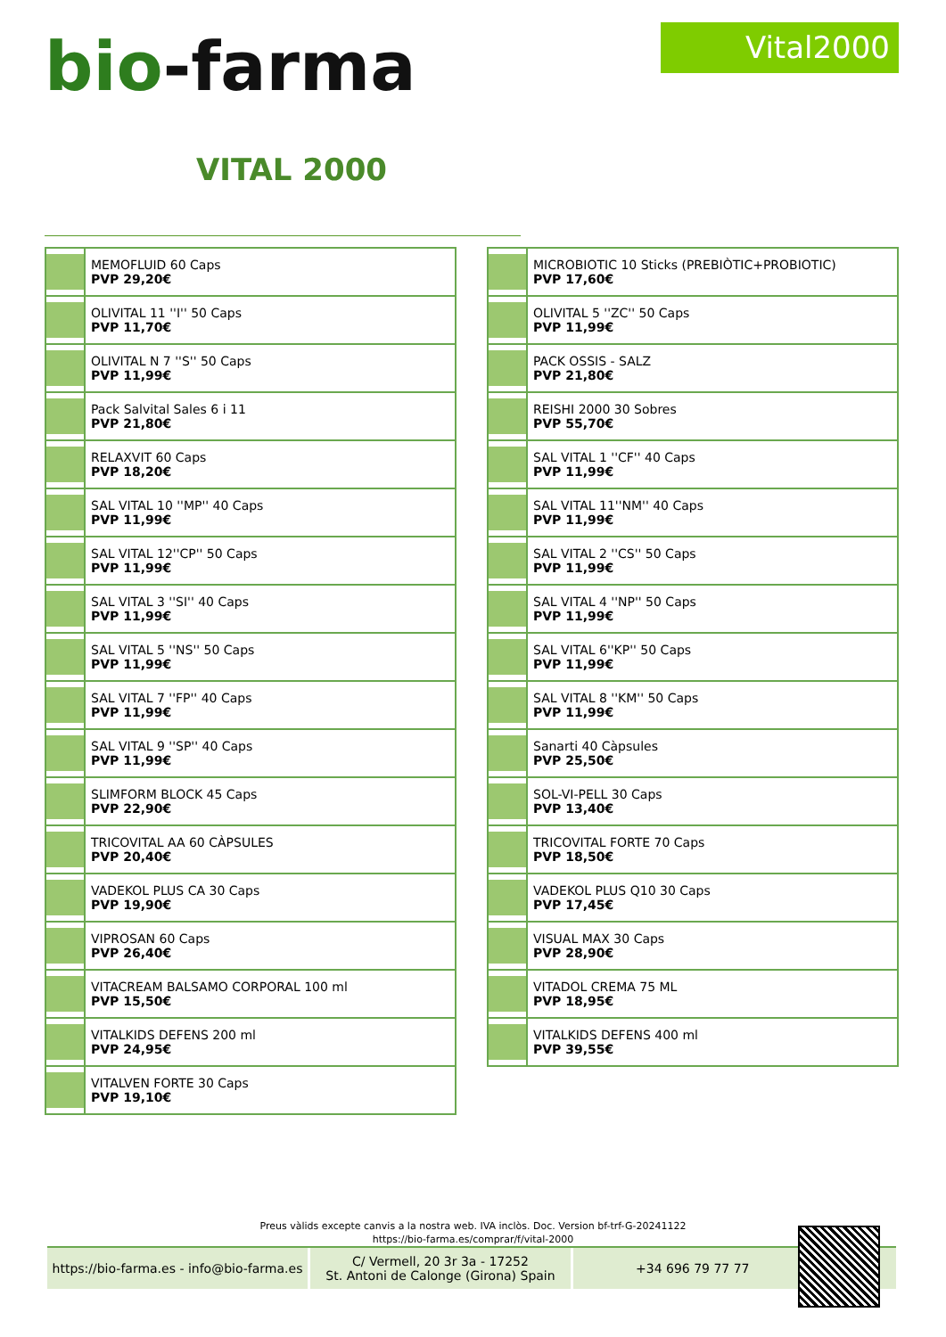bio-farma Vital2000
VITAL 2000
| | MEMOFLUID 60 Caps PVP 29,20€ |
| | OLIVITAL 11 ''I'' 50 Caps PVP 11,70€ |
| | OLIVITAL N 7 ''S'' 50 Caps PVP 11,99€ |
| | Pack Salvital Sales 6 i 11 PVP 21,80€ |
| | RELAXVIT 60 Caps PVP 18,20€ |
| | SAL VITAL 10 ''MP'' 40 Caps PVP 11,99€ |
| | SAL VITAL 12''CP'' 50 Caps PVP 11,99€ |
| | SAL VITAL 3 ''SI'' 40 Caps PVP 11,99€ |
| | SAL VITAL 5 ''NS'' 50 Caps PVP 11,99€ |
| | SAL VITAL 7 ''FP'' 40 Caps PVP 11,99€ |
| | SAL VITAL 9 ''SP'' 40 Caps PVP 11,99€ |
| | SLIMFORM BLOCK 45 Caps PVP 22,90€ |
| | TRICOVITAL AA 60 CÀPSULES PVP 20,40€ |
| | VADEKOL PLUS CA 30 Caps PVP 19,90€ |
| | VIPROSAN 60 Caps PVP 26,40€ |
| | VITACREAM BALSAMO CORPORAL 100 ml PVP 15,50€ |
| | VITALKIDS DEFENS 200 ml PVP 24,95€ |
| | VITALVEN FORTE 30 Caps PVP 19,10€ |
| | MICROBIOTIC 10 Sticks (PREBIÒTIC+PROBIOTIC) PVP 17,60€ |
| | OLIVITAL 5 ''ZC'' 50 Caps PVP 11,99€ |
| | PACK OSSIS - SALZ PVP 21,80€ |
| | REISHI 2000 30 Sobres PVP 55,70€ |
| | SAL VITAL 1 ''CF'' 40 Caps PVP 11,99€ |
| | SAL VITAL 11''NM'' 40 Caps PVP 11,99€ |
| | SAL VITAL 2 ''CS'' 50 Caps PVP 11,99€ |
| | SAL VITAL 4 ''NP'' 50 Caps PVP 11,99€ |
| | SAL VITAL 6''KP'' 50 Caps PVP 11,99€ |
| | SAL VITAL 8 ''KM'' 50 Caps PVP 11,99€ |
| | Sanarti 40 Càpsules PVP 25,50€ |
| | SOL-VI-PELL 30 Caps PVP 13,40€ |
| | TRICOVITAL FORTE 70 Caps PVP 18,50€ |
| | VADEKOL PLUS Q10 30 Caps PVP 17,45€ |
| | VISUAL MAX 30 Caps PVP 28,90€ |
| | VITADOL CREMA 75 ML PVP 18,95€ |
| | VITALKIDS DEFENS 400 ml PVP 39,55€ |
Preus vàlids excepte canvis a la nostra web. IVA inclòs. Doc. Version bf-trf-G-20241122
https://bio-farma.es/comprar/f/vital-2000
https://bio-farma.es - info@bio-farma.es
C/ Vermell, 20 3r 3a - 17252
St. Antoni de Calonge (Girona) Spain
+34 696 79 77 77